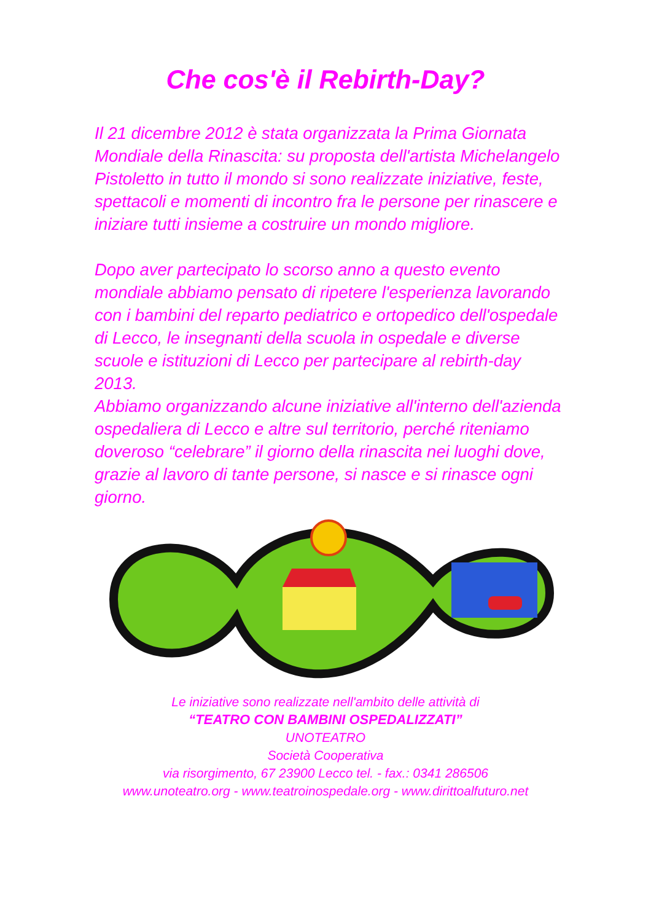Che cos'è il Rebirth-Day?
Il 21 dicembre 2012 è stata organizzata la Prima Giornata Mondiale della Rinascita: su proposta dell'artista Michelangelo Pistoletto in tutto il mondo si sono realizzate iniziative, feste, spettacoli e momenti di incontro fra le persone per rinascere e iniziare tutti insieme a costruire un mondo migliore.
Dopo aver partecipato lo scorso anno a questo evento mondiale abbiamo pensato di ripetere l'esperienza lavorando con i bambini del reparto pediatrico e ortopedico dell'ospedale di Lecco, le insegnanti della scuola in ospedale e diverse scuole e istituzioni di Lecco per partecipare al rebirth-day 2013.
Abbiamo organizzando alcune iniziative all'interno dell'azienda ospedaliera di Lecco e altre sul territorio, perché riteniamo doveroso “celebrare” il giorno della rinascita nei luoghi dove, grazie al lavoro di tante persone, si nasce e si rinasce ogni giorno.
Le iniziative sono realizzate nell'ambito delle attività di
“TEATRO CON BAMBINI OSPEDALIZZATI”
UNOTEATRO
Società Cooperativa
via risorgimento, 67 23900 Lecco tel. - fax.: 0341 286506
www.unoteatro.org - www.teatroinospedale.org - www.dirittoalfuturo.net